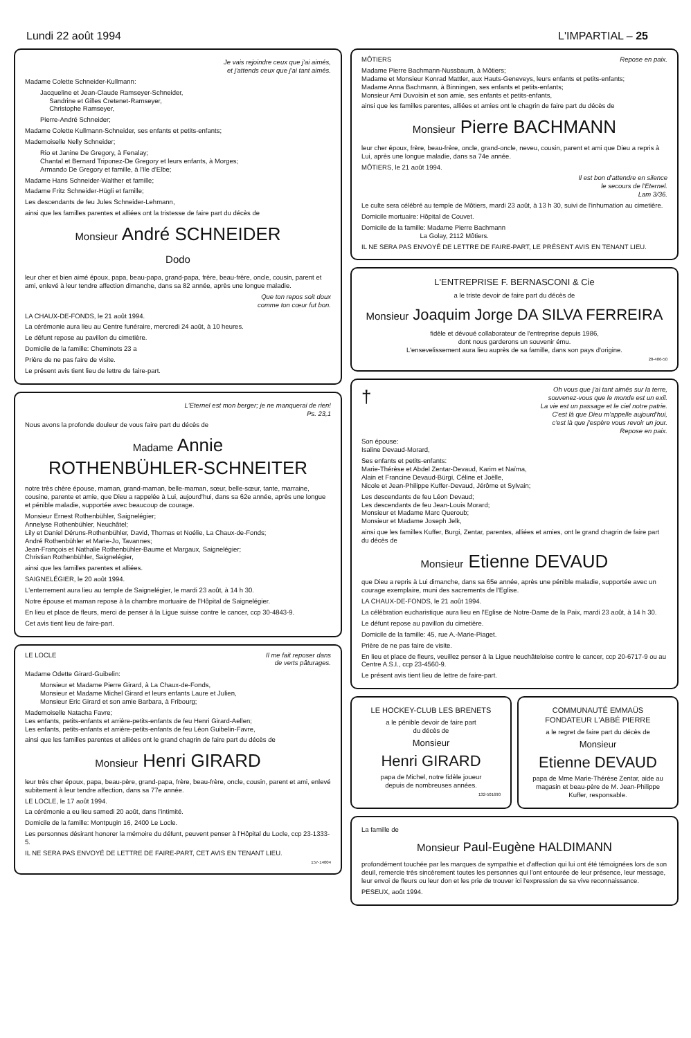Lundi 22 août 1994 L'IMPARTIAL – 25
Je vais rejoindre ceux que j'ai aimés,
et j'attends ceux que j'ai tant aimés.
Madame Colette Schneider-Kullmann:
Jacqueline et Jean-Claude Ramseyer-Schneider,
Sandrine et Gilles Cretenet-Ramseyer,
Christophe Ramseyer,
Pierre-André Schneider;
Madame Colette Kullmann-Schneider, ses enfants et petits-enfants;
Mademoiselle Nelly Schneider;
Rio et Janine De Gregory, à Fenalay;
Chantal et Bernard Triponez-De Gregory et leurs enfants, à Morges;
Armando De Gregory et famille, à l'Ile d'Elbe;
Madame Hans Schneider-Walther et famille;
Madame Fritz Schneider-Hügli et famille;
Les descendants de feu Jules Schneider-Lehmann,
ainsi que les familles parentes et alliées ont la tristesse de faire part du décès de
Monsieur André SCHNEIDER
Dodo
leur cher et bien aimé époux, papa, beau-papa, grand-papa, frère, beau-frère, oncle, cousin, parent et ami, enlevé à leur tendre affection dimanche, dans sa 82 année, après une longue maladie.
Que ton repos soit doux
comme ton cœur fut bon.
LA CHAUX-DE-FONDS, le 21 août 1994.
La cérémonie aura lieu au Centre funéraire, mercredi 24 août, à 10 heures.
Le défunt repose au pavillon du cimetière.
Domicile de la famille: Cheminots 23 a
Prière de ne pas faire de visite.
Le présent avis tient lieu de lettre de faire-part.
L'Eternel est mon berger; je ne manquerai de rien!
Ps. 23,1
Nous avons la profonde douleur de vous faire part du décès de
Madame Annie
ROTHENBÜHLER-SCHNEITER
notre très chère épouse, maman, grand-maman, belle-maman, sœur, belle-sœur, tante, marraine, cousine, parente et amie, que Dieu a rappelée à Lui, aujourd'hui, dans sa 62e année, après une longue et pénible maladie, supportée avec beaucoup de courage.
Monsieur Ernest Rothenbühler, Saignelégier;
Annelyse Rothenbühler, Neuchâtel;
Lily et Daniel Déruns-Rothenbühler, David, Thomas et Noélie, La Chaux-de-Fonds;
André Rothenbühler et Marie-Jo, Tavannes;
Jean-François et Nathalie Rothenbühler-Baume et Margaux, Saignelégier;
Christian Rothenbühler, Saignelégier,
ainsi que les familles parentes et alliées.
SAIGNELÉGIER, le 20 août 1994.
L'enterrement aura lieu au temple de Saignelégier, le mardi 23 août, à 14 h 30.
Notre épouse et maman repose à la chambre mortuaire de l'Hôpital de Saignelégier.
En lieu et place de fleurs, merci de penser à la Ligue suisse contre le cancer, ccp 30-4843-9.
Cet avis tient lieu de faire-part.
LE LOCLE Il me fait reposer dans
de verts pâturages.
Madame Odette Girard-Guibelin:
Monsieur et Madame Pierre Girard, à La Chaux-de-Fonds,
Monsieur et Madame Michel Girard et leurs enfants Laure et Julien,
Monsieur Eric Girard et son amie Barbara, à Fribourg;
Mademoiselle Natacha Favre;
Les enfants, petits-enfants et arrière-petits-enfants de feu Henri Girard-Aellen;
Les enfants, petits-enfants et arrière-petits-enfants de feu Léon Guibelin-Favre,
ainsi que les familles parentes et alliées ont le grand chagrin de faire part du décès de
Monsieur Henri GIRARD
leur très cher époux, papa, beau-père, grand-papa, frère, beau-frère, oncle, cousin, parent et ami, enlevé subitement à leur tendre affection, dans sa 77e année.
LE LOCLE, le 17 août 1994.
La cérémonie a eu lieu samedi 20 août, dans l'intimité.
Domicile de la famille: Montpugin 16, 2400 Le Locle.
Les personnes désirant honorer la mémoire du défunt, peuvent penser à l'Hôpital du Locle, ccp 23-1333-5.
IL NE SERA PAS ENVOYÉ DE LETTRE DE FAIRE-PART, CET AVIS EN TENANT LIEU.
157-14004
MÔTIERS Repose en paix.
Madame Pierre Bachmann-Nussbaum, à Môtiers;
Madame et Monsieur Konrad Mattler, aux Hauts-Geneveys, leurs enfants et petits-enfants;
Madame Anna Bachmann, à Binningen, ses enfants et petits-enfants;
Monsieur Ami Duvoisin et son amie, ses enfants et petits-enfants,
ainsi que les familles parentes, alliées et amies ont le chagrin de faire part du décès de
Monsieur Pierre BACHMANN
leur cher époux, frère, beau-frère, oncle, grand-oncle, neveu, cousin, parent et ami que Dieu a repris à Lui, après une longue maladie, dans sa 74e année.
MÔTIERS, le 21 août 1994.
Il est bon d'attendre en silence
le secours de l'Eternel.
Lam 3/36.
Le culte sera célébré au temple de Môtiers, mardi 23 août, à 13 h 30, suivi de l'inhumation au cimetière.
Domicile mortuaire: Hôpital de Couvet.
Domicile de la famille: Madame Pierre Bachmann
La Golay, 2112 Môtiers.
IL NE SERA PAS ENVOYÉ DE LETTRE DE FAIRE-PART, LE PRÉSENT AVIS EN TENANT LIEU.
L'ENTREPRISE F. BERNASCONI & Cie
a le triste devoir de faire part du décès de
Monsieur Joaquim Jorge DA SILVA FERREIRA
fidèle et dévoué collaborateur de l'entreprise depuis 1986,
dont nous garderons un souvenir ému.
L'ensevelissement aura lieu auprès de sa famille, dans son pays d'origine.
28-486-50
† Oh vous que j'ai tant aimés sur la terre,
souvenez-vous que le monde est un exil.
La vie est un passage et le ciel notre patrie.
C'est là que Dieu m'appelle aujourd'hui,
c'est là que j'espère vous revoir un jour.
Repose en paix.
Son épouse:
Isaline Devaud-Morard,
Ses enfants et petits-enfants:
Marie-Thérèse et Abdel Zentar-Devaud, Karim et Naïma,
Alain et Francine Devaud-Bürgi, Céline et Joëlle,
Nicole et Jean-Philippe Kuffer-Devaud, Jérôme et Sylvain;
Les descendants de feu Léon Devaud;
Les descendants de feu Jean-Louis Morard;
Monsieur et Madame Marc Queroub;
Monsieur et Madame Joseph Jelk,
ainsi que les familles Kuffer, Burgi, Zentar, parentes, alliées et amies, ont le grand chagrin de faire part du décès de
Monsieur Etienne DEVAUD
que Dieu a repris à Lui dimanche, dans sa 65e année, après une pénible maladie, supportée avec un courage exemplaire, muni des sacrements de l'Eglise.
LA CHAUX-DE-FONDS, le 21 août 1994.
La célébration eucharistique aura lieu en l'Eglise de Notre-Dame de la Paix, mardi 23 août, à 14 h 30.
Le défunt repose au pavillon du cimetière.
Domicile de la famille: 45, rue A.-Marie-Piaget.
Prière de ne pas faire de visite.
En lieu et place de fleurs, veuillez penser à la Ligue neuchâteloise contre le cancer, ccp 20-6717-9 ou au Centre A.S.I., ccp 23-4560-9.
Le présent avis tient lieu de lettre de faire-part.
LE HOCKEY-CLUB LES BRENETS
a le pénible devoir de faire part
du décès de
Monsieur
Henri GIRARD
papa de Michel, notre fidèle joueur
depuis de nombreuses années.
132-501690
COMMUNAUTÉ EMMAÜS
FONDATEUR L'ABBÉ PIERRE
a le regret de faire part du décès de
Monsieur
Etienne DEVAUD
papa de Mme Marie-Thérèse Zentar, aide au magasin et beau-père de M. Jean-Philippe Kuffer, responsable.
La famille de
Monsieur Paul-Eugène HALDIMANN
profondément touchée par les marques de sympathie et d'affection qui lui ont été témoignées lors de son deuil, remercie très sincèrement toutes les personnes qui l'ont entourée de leur présence, leur message, leur envoi de fleurs ou leur don et les prie de trouver ici l'expression de sa vive reconnaissance.
PESEUX, août 1994.